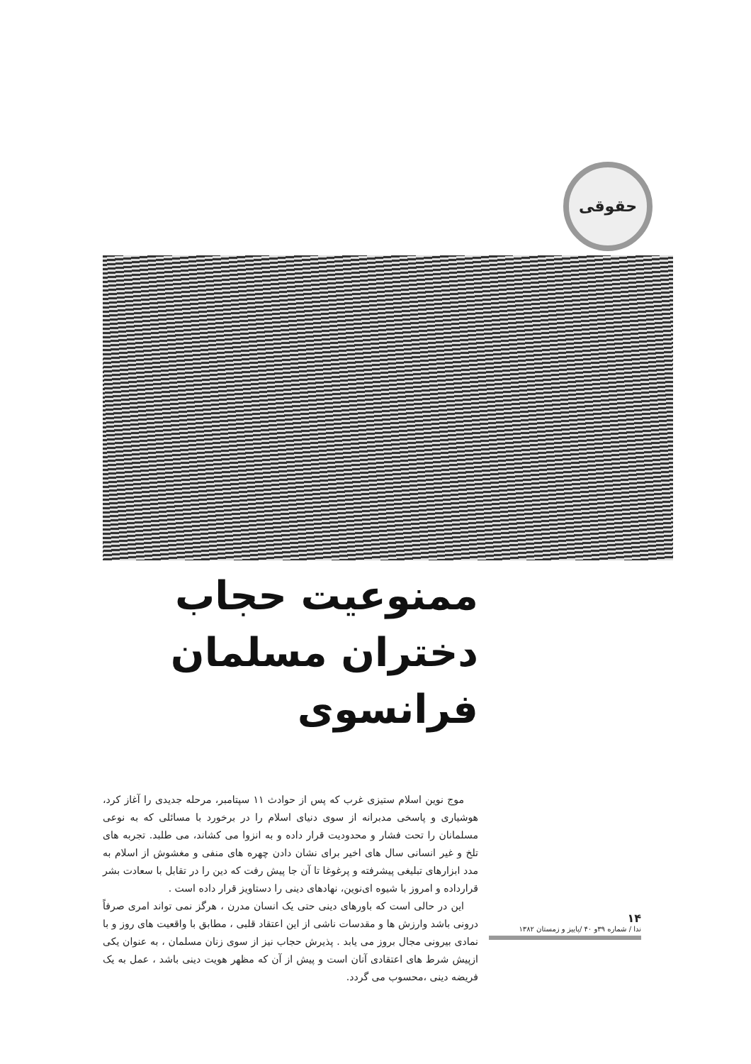حقوقی
ممنوعیت حجاب
دختران مسلمان فرانسوی
موج نوین اسلام ستیزی غرب که پس از حوادث ۱۱ سپتامبر، مرحله جدیدی را آغاز کرد، هوشیاری و پاسخی مدبرانه از سوی دنیای اسلام را در برخورد با مسائلی که به نوعی مسلمانان را تحت فشار و محدودیت قرار داده و به انزوا می کشاند، می طلبد. تجربه های تلخ و غیر انسانی سال های اخیر برای نشان دادن چهره های منفی و مغشوش از اسلام به مدد ابزارهای تبلیغی پیشرفته و پرغوغا تا آن جا پیش رفت که دین را در تقابل با سعادت بشر قرارداده و امروز با شیوه ای‌نوین، نهادهای دینی را دستاویز قرار داده است .
این در حالی است که باورهای دینی حتی یک انسان مدرن ، هرگز نمی تواند امری صرفاً درونی باشد وارزش ها و مقدسات ناشی از این اعتقاد قلبی ، مطابق با واقعیت های روز و با نمادی بیرونی مجال بروز می یابد . پذیرش حجاب نیز از سوی زنان مسلمان ، به عنوان یکی ازپیش شرط های اعتقادی آنان است و پیش از آن که مظهر هویت دینی باشد ، عمل به یک فریضه دینی ،محسوب می گردد.
۱۴
ندا / شماره ۳۹و ۴۰ /پاییز و زمستان ۱۳۸۲